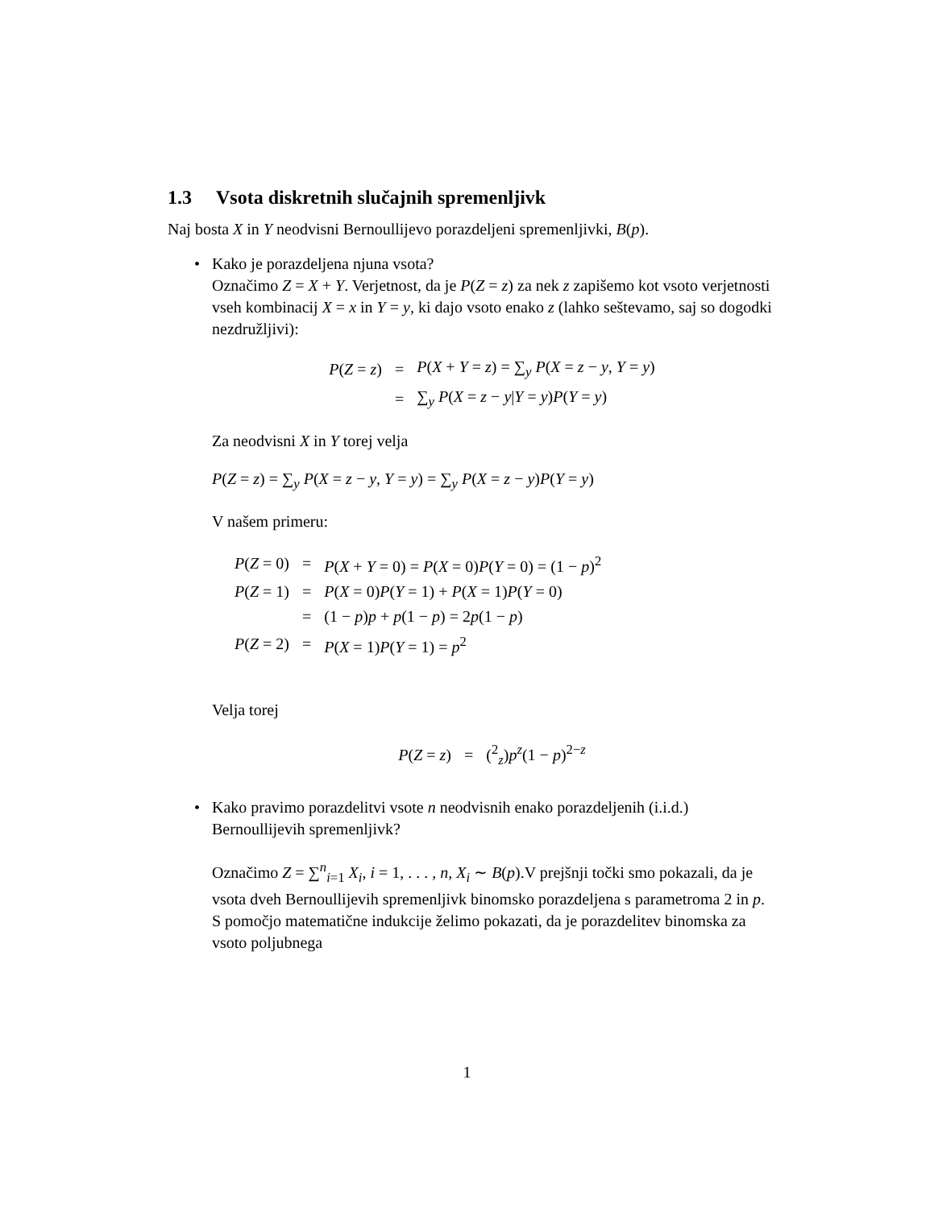1.3 Vsota diskretnih slučajnih spremenljivk
Naj bosta X in Y neodvisni Bernoullijevo porazdeljeni spremenljivki, B(p).
• Kako je porazdeljena njuna vsota?
Označimo Z = X + Y. Verjetnost, da je P(Z = z) za nek z zapišemo kot vsoto verjetnosti vseh kombinacij X = x in Y = y, ki dajo vsoto enako z (lahko seštevamo, saj so dogodki nezdružljivi):
| P ( Z = z ) | = | P ( X + Y = z ) = ∑<sub>y</sub> P ( X = z − y , Y = y ) |
| | = | ∑<sub>y</sub> P ( X = z − y / Y = y ) P ( Y = y ) |
Za neodvisni X in Y torej velja
P(Z = z) = ∑<sub>y</sub> P(X = z − y, Y = y) = ∑<sub>y</sub> P(X = z − y)P(Y = y)
V našem primeru:
| P ( Z = 0) | = | P ( X + Y = 0) = P ( X = 0) P ( Y = 0) = (1 − p )<sup>2</sup> |
| P ( Z = 1) | = | P ( X = 0) P ( Y = 1) + P ( X = 1) P ( Y = 0) |
| | = | (1 − p ) p + p (1 − p ) = 2 p (1 − p ) |
| P ( Z = 2) | = | P ( X = 1) P ( Y = 1) = p<sup>2</sup> |
Velja torej
| P ( Z = z ) | = | (<sup>2</sup><sub>z</sub>) p<sup>z</sup>(1 − p )<sup>2−z</sup> |
• Kako pravimo porazdelitvi vsote n neodvisnih enako porazdeljenih (i.i.d.) Bernoullijevih spremenljivk?
Označimo Z = ∑<sup>n</sup><sub>i=1</sub> X<sub>i</sub>, i = 1, . . . , n, X<sub>i</sub> ∼ B(p).V prejšnji točki smo pokazali, da je vsota dveh Bernoullijevih spremenljivk binomsko porazdeljena s parametroma 2 in p. S pomočjo matematične indukcije želimo pokazati, da je porazdelitev binomska za vsoto poljubnega
1